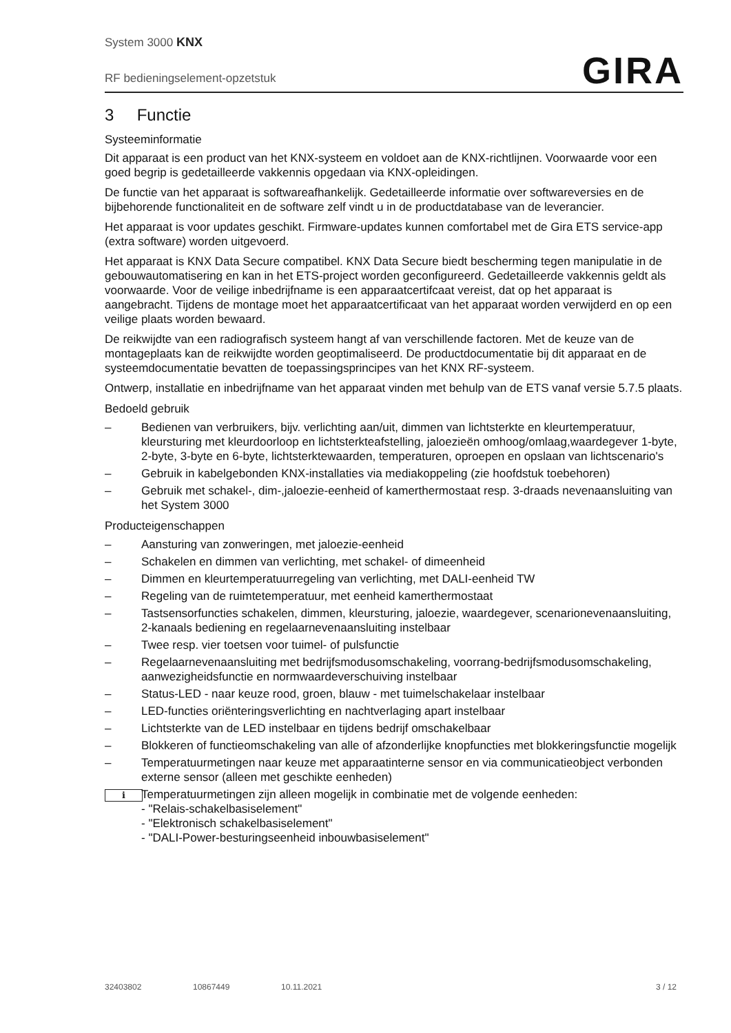System 3000 KNX
RF bedieningselement-opzetstuk
GIRA
3 Functie
Systeeminformatie
Dit apparaat is een product van het KNX-systeem en voldoet aan de KNX-richtlijnen. Voorwaarde voor een goed begrip is gedetailleerde vakkennis opgedaan via KNX-opleidingen.
De functie van het apparaat is softwareafhankelijk. Gedetailleerde informatie over softwareversies en de bijbehorende functionaliteit en de software zelf vindt u in de productdatabase van de leverancier.
Het apparaat is voor updates geschikt. Firmware-updates kunnen comfortabel met de Gira ETS service-app (extra software) worden uitgevoerd.
Het apparaat is KNX Data Secure compatibel. KNX Data Secure biedt bescherming tegen manipulatie in de gebouwautomatisering en kan in het ETS-project worden geconfigureerd. Gedetailleerde vakkennis geldt als voorwaarde. Voor de veilige inbedrijfname is een apparaatcertifcaat vereist, dat op het apparaat is aangebracht. Tijdens de montage moet het apparaatcertificaat van het apparaat worden verwijderd en op een veilige plaats worden bewaard.
De reikwijdte van een radiografisch systeem hangt af van verschillende factoren. Met de keuze van de montageplaats kan de reikwijdte worden geoptimaliseerd. De productdocumentatie bij dit apparaat en de systeemdocumentatie bevatten de toepassingsprincipes van het KNX RF-systeem.
Ontwerp, installatie en inbedrijfname van het apparaat vinden met behulp van de ETS vanaf versie 5.7.5 plaats.
Bedoeld gebruik
– Bedienen van verbruikers, bijv. verlichting aan/uit, dimmen van lichtsterkte en kleurtemperatuur, kleursturing met kleurdoorloop en lichtsterkteafstelling, jaloezieën omhoog/omlaag,waardegever 1-byte, 2-byte, 3-byte en 6-byte, lichtsterktewaarden, temperaturen, oproepen en opslaan van lichtscenario's
– Gebruik in kabelgebonden KNX-installaties via mediakoppeling (zie hoofdstuk toebehoren)
– Gebruik met schakel-, dim-,jaloezie-eenheid of kamerthermostaat resp. 3-draads nevenaansluiting van het System 3000
Producteigenschappen
– Aansturing van zonweringen, met jaloezie-eenheid
– Schakelen en dimmen van verlichting, met schakel- of dimeenheid
– Dimmen en kleurtemperatuurregeling van verlichting, met DALI-eenheid TW
– Regeling van de ruimtetemperatuur, met eenheid kamerthermostaat
– Tastsensorfuncties schakelen, dimmen, kleursturing, jaloezie, waardegever, scenarionevenaansluiting, 2-kanaals bediening en regelaarnevenaansluiting instelbaar
– Twee resp. vier toetsen voor tuimel- of pulsfunctie
– Regelaarnevenaansluiting met bedrijfsmodusomschakeling, voorrang-bedrijfsmodusomschakeling, aanwezigheidsfunctie en normwaardeverschuiving instelbaar
– Status-LED - naar keuze rood, groen, blauw - met tuimelschakelaar instelbaar
– LED-functies oriënteringsverlichting en nachtverlaging apart instelbaar
– Lichtsterkte van de LED instelbaar en tijdens bedrijf omschakelbaar
– Blokkeren of functieomschakeling van alle of afzonderlijke knopfuncties met blokkeringsfunctie mogelijk
– Temperatuurmetingen naar keuze met apparaatinterne sensor en via communicatieobject verbonden externe sensor (alleen met geschikte eenheden)
i Temperatuurmetingen zijn alleen mogelijk in combinatie met de volgende eenheden:
- "Relais-schakelbasiselement"
- "Elektronisch schakelbasiselement"
- "DALI-Power-besturingseenheid inbouwbasiselement"
32403802 10867449 10.11.2021 3 / 12